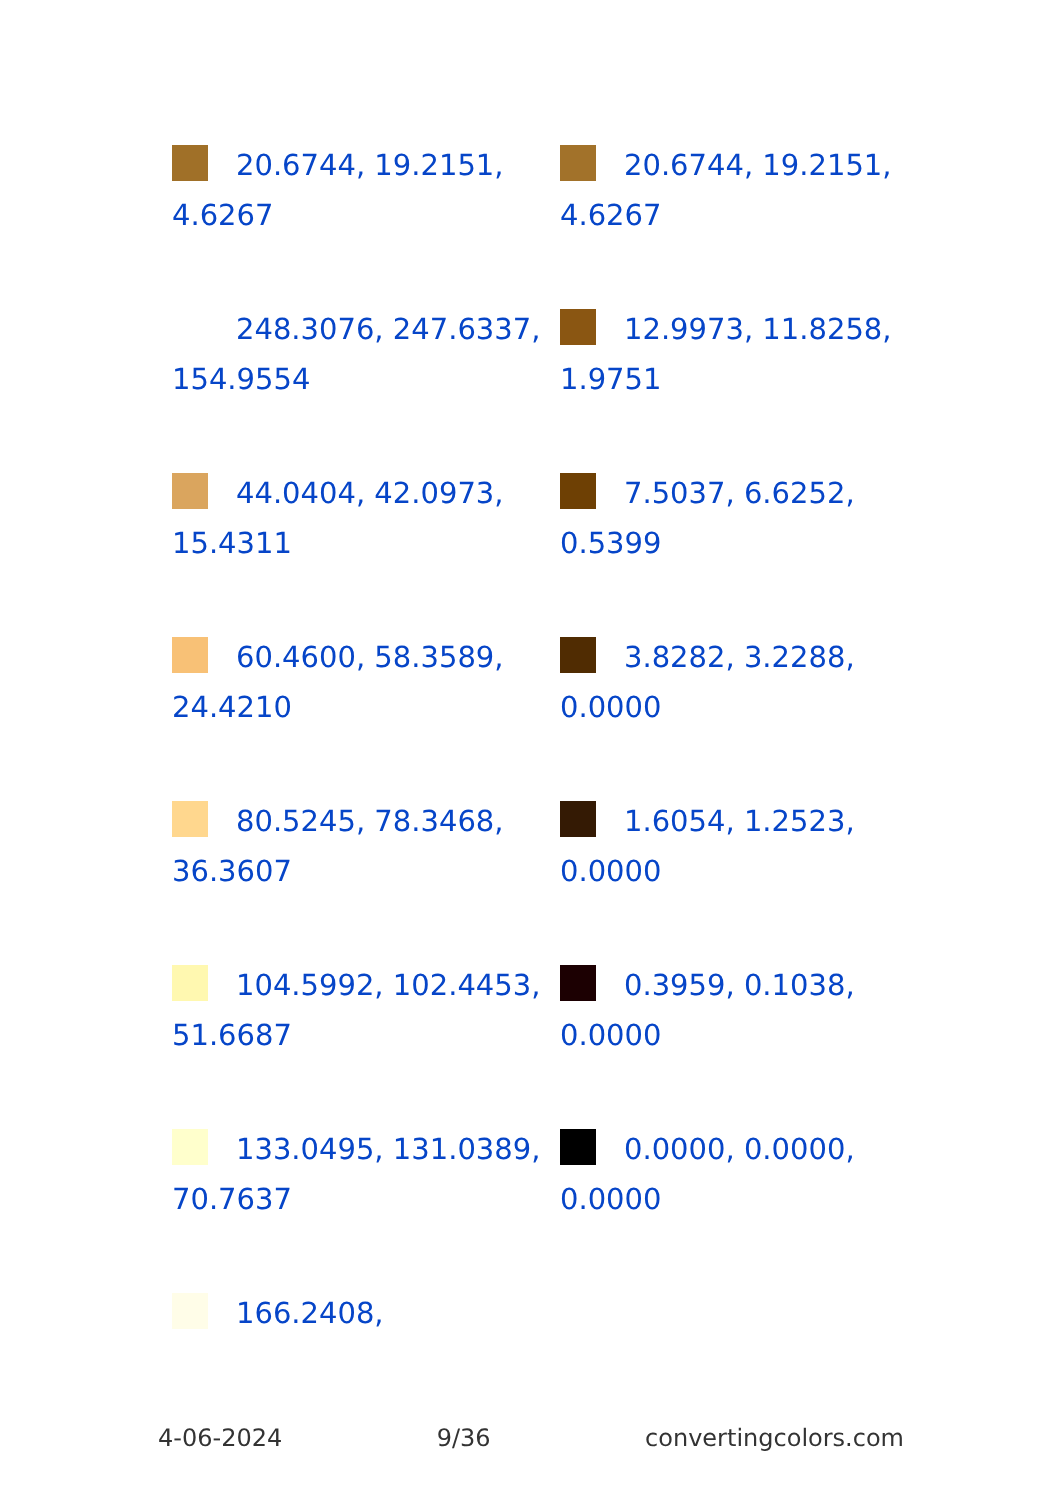20.6744, 19.2151, 4.6267
20.6744, 19.2151, 4.6267
248.3076, 247.6337, 154.9554
12.9973, 11.8258, 1.9751
44.0404, 42.0973, 15.4311
7.5037, 6.6252, 0.5399
60.4600, 58.3589, 24.4210
3.8282, 3.2288, 0.0000
80.5245, 78.3468, 36.3607
1.6054, 1.2523, 0.0000
104.5992, 102.4453, 51.6687
0.3959, 0.1038, 0.0000
133.0495, 131.0389, 70.7637
0.0000, 0.0000, 0.0000
166.2408,
4-06-2024 9/36 convertingcolors.com